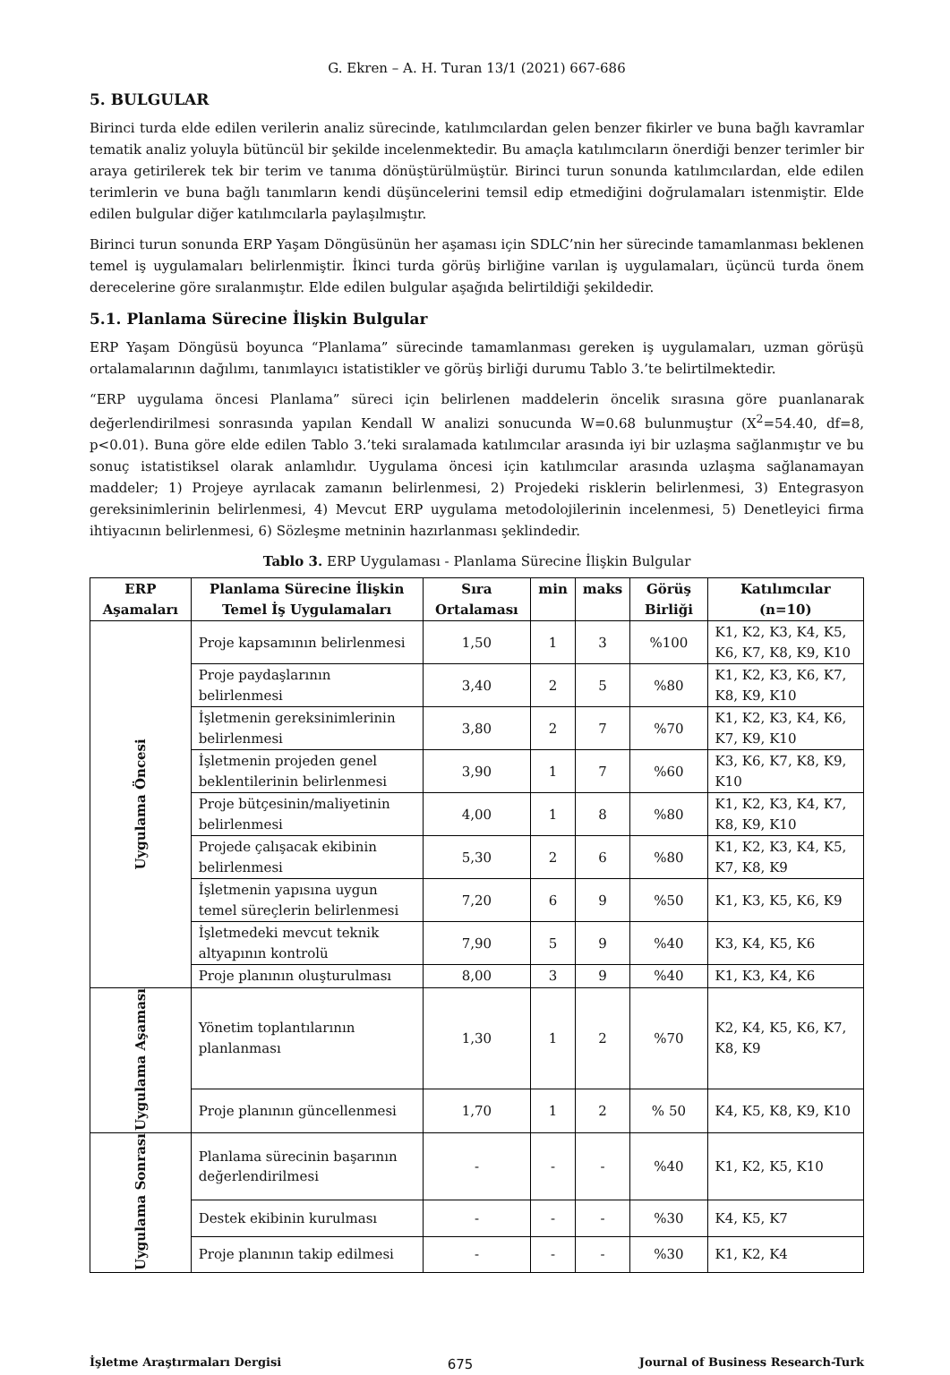G. Ekren – A. H. Turan 13/1 (2021) 667-686
5. BULGULAR
Birinci turda elde edilen verilerin analiz sürecinde, katılımcılardan gelen benzer fikirler ve buna bağlı kavramlar tematik analiz yoluyla bütüncül bir şekilde incelenmektedir. Bu amaçla katılımcıların önerdiği benzer terimler bir araya getirilerek tek bir terim ve tanıma dönüştürülmüştür. Birinci turun sonunda katılımcılardan, elde edilen terimlerin ve buna bağlı tanımların kendi düşüncelerini temsil edip etmediğini doğrulamaları istenmiştir. Elde edilen bulgular diğer katılımcılarla paylaşılmıştır.
Birinci turun sonunda ERP Yaşam Döngüsünün her aşaması için SDLC’nin her sürecinde tamamlanması beklenen temel iş uygulamaları belirlenmiştir. İkinci turda görüş birliğine varılan iş uygulamaları, üçüncü turda önem derecelerine göre sıralanmıştır. Elde edilen bulgular aşağıda belirtildiği şekildedir.
5.1. Planlama Sürecine İlişkin Bulgular
ERP Yaşam Döngüsü boyunca “Planlama” sürecinde tamamlanması gereken iş uygulamaları, uzman görüşü ortalamalarının dağılımı, tanımlayıcı istatistikler ve görüş birliği durumu Tablo 3.’te belirtilmektedir.
“ERP uygulama öncesi Planlama” süreci için belirlenen maddelerin öncelik sırasına göre puanlanarak değerlendirilmesi sonrasında yapılan Kendall W analizi sonucunda W=0.68 bulunmuştur (X<sup>2</sup>=54.40, df=8, p<0.01). Buna göre elde edilen Tablo 3.’teki sıralamada katılımcılar arasında iyi bir uzlaşma sağlanmıştır ve bu sonuç istatistiksel olarak anlamlıdır. Uygulama öncesi için katılımcılar arasında uzlaşma sağlanamayan maddeler; 1) Projeye ayrılacak zamanın belirlenmesi, 2) Projedeki risklerin belirlenmesi, 3) Entegrasyon gereksinimlerinin belirlenmesi, 4) Mevcut ERP uygulama metodolojilerinin incelenmesi, 5) Denetleyici firma ihtiyacının belirlenmesi, 6) Sözleşme metninin hazırlanması şeklindedir.
Tablo 3. ERP Uygulaması - Planlama Sürecine İlişkin Bulgular
| ERP Aşamaları | Planlama Sürecine İlişkin Temel İş Uygulamaları | Sıra Ortalaması | min | maks | Görüş Birliği | Katılımcılar (n=10) |
| --- | --- | --- | --- | --- | --- | --- |
| Uygulama Öncesi | Proje kapsamının belirlenmesi | 1,50 | 1 | 3 | %100 | K1, K2, K3, K4, K5, K6, K7, K8, K9, K10 |
| | Proje paydaşlarının belirlenmesi | 3,40 | 2 | 5 | %80 | K1, K2, K3, K6, K7, K8, K9, K10 |
| | İşletmenin gereksinimlerinin belirlenmesi | 3,80 | 2 | 7 | %70 | K1, K2, K3, K4, K6, K7, K9, K10 |
| | İşletmenin projeden genel beklentilerinin belirlenmesi | 3,90 | 1 | 7 | %60 | K3, K6, K7, K8, K9, K10 |
| | Proje bütçesinin/maliyetinin belirlenmesi | 4,00 | 1 | 8 | %80 | K1, K2, K3, K4, K7, K8, K9, K10 |
| | Projede çalışacak ekibinin belirlenmesi | 5,30 | 2 | 6 | %80 | K1, K2, K3, K4, K5, K7, K8, K9 |
| | İşletmenin yapısına uygun temel süreçlerin belirlenmesi | 7,20 | 6 | 9 | %50 | K1, K3, K5, K6, K9 |
| | İşletmedeki mevcut teknik altyapının kontrolü | 7,90 | 5 | 9 | %40 | K3, K4, K5, K6 |
| | Proje planının oluşturulması | 8,00 | 3 | 9 | %40 | K1, K3, K4, K6 |
| Uygulama Aşaması | Yönetim toplantılarının planlanması | 1,30 | 1 | 2 | %70 | K2, K4, K5, K6, K7, K8, K9 |
| | Proje planının güncellenmesi | 1,70 | 1 | 2 | % 50 | K4, K5, K8, K9, K10 |
| Uygulama Sonrası | Planlama sürecinin başarının değerlendirilmesi | - | - | - | %40 | K1, K2, K5, K10 |
| | Destek ekibinin kurulması | - | - | - | %30 | K4, K5, K7 |
| | Proje planının takip edilmesi | - | - | - | %30 | K1, K2, K4 |
İşletme Araştırmaları Dergisi 675 Journal of Business Research-Turk